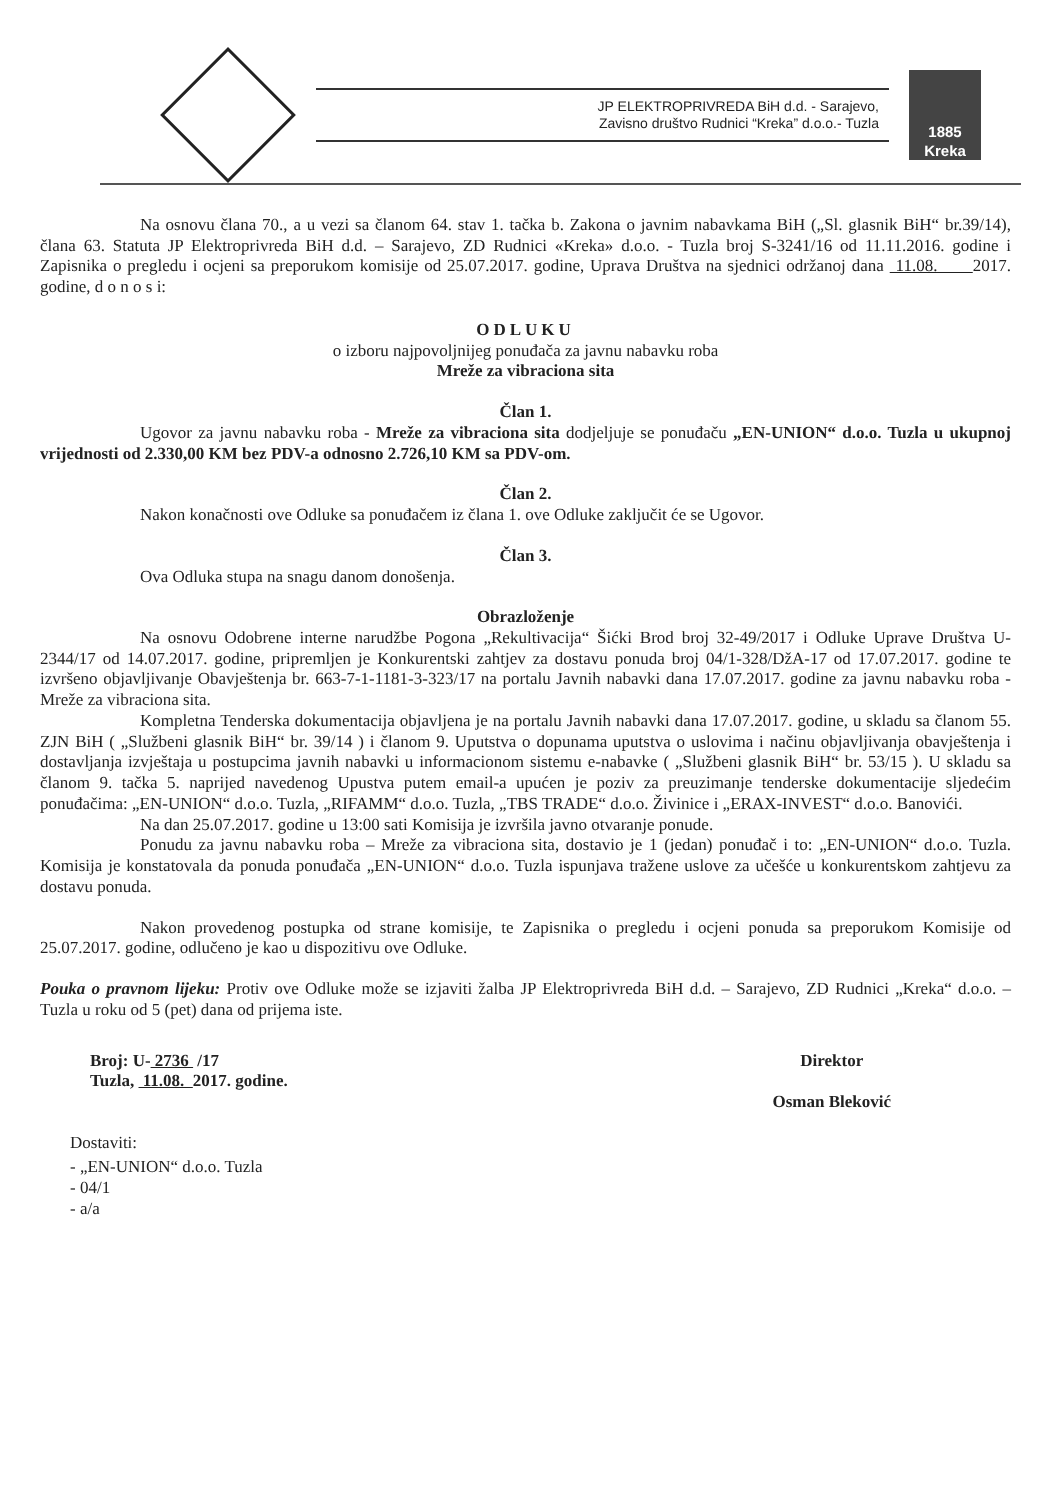JP ELEKTROPRIVREDA BiH d.d. - Sarajevo,
Zavisno društvo Rudnici “Kreka” d.o.o.- Tuzla
1885
Kreka
Na osnovu člana 70., a u vezi sa članom 64. stav 1. tačka b. Zakona o javnim nabavkama BiH („Sl. glasnik BiH“ br.39/14), člana 63. Statuta JP Elektroprivreda BiH d.d. – Sarajevo, ZD Rudnici «Kreka» d.o.o. - Tuzla broj S-3241/16 od 11.11.2016. godine i Zapisnika o pregledu i ocjeni sa preporukom komisije od 25.07.2017. godine, Uprava Društva na sjednici održanoj dana 11.08. 2017. godine, d o n o s i:
ODLUKU
o izboru najpovoljnijeg ponuđača za javnu nabavku roba
Mreže za vibraciona sita
Član 1.
Ugovor za javnu nabavku roba - Mreže za vibraciona sita dodjeljuje se ponuđaču „EN-UNION“ d.o.o. Tuzla u ukupnoj vrijednosti od 2.330,00 KM bez PDV-a odnosno 2.726,10 KM sa PDV-om.
Član 2.
Nakon konačnosti ove Odluke sa ponuđačem iz člana 1. ove Odluke zaključit će se Ugovor.
Član 3.
Ova Odluka stupa na snagu danom donošenja.
Obrazloženje
Na osnovu Odobrene interne narudžbe Pogona „Rekultivacija“ Šićki Brod broj 32-49/2017 i Odluke Uprave Društva U-2344/17 od 14.07.2017. godine, pripremljen je Konkurentski zahtjev za dostavu ponuda broj 04/1-328/DžA-17 od 17.07.2017. godine te izvršeno objavljivanje Obavještenja br. 663-7-1-1181-3-323/17 na portalu Javnih nabavki dana 17.07.2017. godine za javnu nabavku roba - Mreže za vibraciona sita.
Kompletna Tenderska dokumentacija objavljena je na portalu Javnih nabavki dana 17.07.2017. godine, u skladu sa članom 55. ZJN BiH ( „Službeni glasnik BiH“ br. 39/14 ) i članom 9. Uputstva o dopunama uputstva o uslovima i načinu objavljivanja obavještenja i dostavljanja izvještaja u postupcima javnih nabavki u informacionom sistemu e-nabavke ( „Službeni glasnik BiH“ br. 53/15 ). U skladu sa članom 9. tačka 5. naprijed navedenog Upustva putem email-a upućen je poziv za preuzimanje tenderske dokumentacije sljedećim ponuđačima: „EN-UNION“ d.o.o. Tuzla, „RIFAMM“ d.o.o. Tuzla, „TBS TRADE“ d.o.o. Živinice i „ERAX-INVEST“ d.o.o. Banovići.
Na dan 25.07.2017. godine u 13:00 sati Komisija je izvršila javno otvaranje ponude.
Ponudu za javnu nabavku roba – Mreže za vibraciona sita, dostavio je 1 (jedan) ponuđač i to: „EN-UNION“ d.o.o. Tuzla. Komisija je konstatovala da ponuda ponuđača „EN-UNION“ d.o.o. Tuzla ispunjava tražene uslove za učešće u konkurentskom zahtjevu za dostavu ponuda.
Nakon provedenog postupka od strane komisije, te Zapisnika o pregledu i ocjeni ponuda sa preporukom Komisije od 25.07.2017. godine, odlučeno je kao u dispozitivu ove Odluke.
Pouka o pravnom lijeku: Protiv ove Odluke može se izjaviti žalba JP Elektroprivreda BiH d.d. – Sarajevo, ZD Rudnici „Kreka“ d.o.o. – Tuzla u roku od 5 (pet) dana od prijema iste.
Broj: U- 2736 /17
Tuzla, 11.08. 2017. godine.
Direktor
Osman Bleković
Dostaviti:
- „EN-UNION“ d.o.o. Tuzla
- 04/1
- a/a